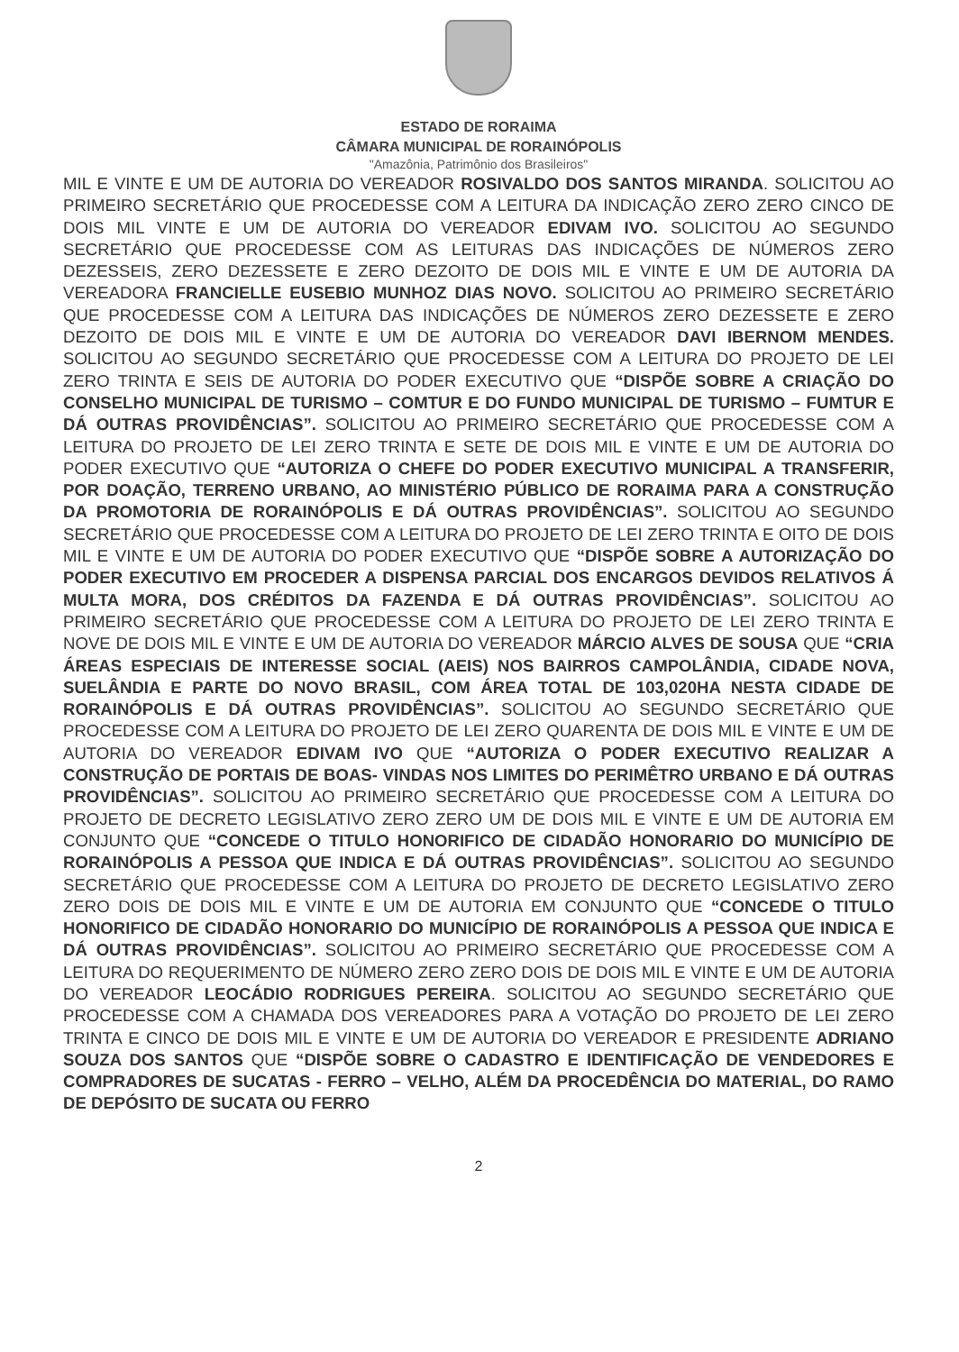ESTADO DE RORAIMA
CÂMARA MUNICIPAL DE RORAINÓPOLIS
"Amazônia, Patrimônio dos Brasileiros"
MIL E VINTE E UM DE AUTORIA DO VEREADOR ROSIVALDO DOS SANTOS MIRANDA. SOLICITOU AO PRIMEIRO SECRETÁRIO QUE PROCEDESSE COM A LEITURA DA INDICAÇÃO ZERO ZERO CINCO DE DOIS MIL VINTE E UM DE AUTORIA DO VEREADOR EDIVAM IVO. SOLICITOU AO SEGUNDO SECRETÁRIO QUE PROCEDESSE COM AS LEITURAS DAS INDICAÇÕES DE NÚMEROS ZERO DEZESSEIS, ZERO DEZESSETE E ZERO DEZOITO DE DOIS MIL E VINTE E UM DE AUTORIA DA VEREADORA FRANCIELLE EUSEBIO MUNHOZ DIAS NOVO. SOLICITOU AO PRIMEIRO SECRETÁRIO QUE PROCEDESSE COM A LEITURA DAS INDICAÇÕES DE NÚMEROS ZERO DEZESSETE E ZERO DEZOITO DE DOIS MIL E VINTE E UM DE AUTORIA DO VEREADOR DAVI IBERNOM MENDES. SOLICITOU AO SEGUNDO SECRETÁRIO QUE PROCEDESSE COM A LEITURA DO PROJETO DE LEI ZERO TRINTA E SEIS DE AUTORIA DO PODER EXECUTIVO QUE “DISPÕE SOBRE A CRIAÇÃO DO CONSELHO MUNICIPAL DE TURISMO – COMTUR E DO FUNDO MUNICIPAL DE TURISMO – FUMTUR E DÁ OUTRAS PROVIDÊNCIAS”. SOLICITOU AO PRIMEIRO SECRETÁRIO QUE PROCEDESSE COM A LEITURA DO PROJETO DE LEI ZERO TRINTA E SETE DE DOIS MIL E VINTE E UM DE AUTORIA DO PODER EXECUTIVO QUE “AUTORIZA O CHEFE DO PODER EXECUTIVO MUNICIPAL A TRANSFERIR, POR DOAÇÃO, TERRENO URBANO, AO MINISTÉRIO PÚBLICO DE RORAIMA PARA A CONSTRUÇÃO DA PROMOTORIA DE RORAINÓPOLIS E DÁ OUTRAS PROVIDÊNCIAS”. SOLICITOU AO SEGUNDO SECRETÁRIO QUE PROCEDESSE COM A LEITURA DO PROJETO DE LEI ZERO TRINTA E OITO DE DOIS MIL E VINTE E UM DE AUTORIA DO PODER EXECUTIVO QUE “DISPÕE SOBRE A AUTORIZAÇÃO DO PODER EXECUTIVO EM PROCEDER A DISPENSA PARCIAL DOS ENCARGOS DEVIDOS RELATIVOS Á MULTA MORA, DOS CRÉDITOS DA FAZENDA E DÁ OUTRAS PROVIDÊNCIAS”. SOLICITOU AO PRIMEIRO SECRETÁRIO QUE PROCEDESSE COM A LEITURA DO PROJETO DE LEI ZERO TRINTA E NOVE DE DOIS MIL E VINTE E UM DE AUTORIA DO VEREADOR MÁRCIO ALVES DE SOUSA QUE “CRIA ÁREAS ESPECIAIS DE INTERESSE SOCIAL (AEIS) NOS BAIRROS CAMPOLÂNDIA, CIDADE NOVA, SUELÂNDIA E PARTE DO NOVO BRASIL, COM ÁREA TOTAL DE 103,020HA NESTA CIDADE DE RORAINÓPOLIS E DÁ OUTRAS PROVIDÊNCIAS”. SOLICITOU AO SEGUNDO SECRETÁRIO QUE PROCEDESSE COM A LEITURA DO PROJETO DE LEI ZERO QUARENTA DE DOIS MIL E VINTE E UM DE AUTORIA DO VEREADOR EDIVAM IVO QUE “AUTORIZA O PODER EXECUTIVO REALIZAR A CONSTRUÇÃO DE PORTAIS DE BOAS- VINDAS NOS LIMITES DO PERIMÊTRO URBANO E DÁ OUTRAS PROVIDÊNCIAS”. SOLICITOU AO PRIMEIRO SECRETÁRIO QUE PROCEDESSE COM A LEITURA DO PROJETO DE DECRETO LEGISLATIVO ZERO ZERO UM DE DOIS MIL E VINTE E UM DE AUTORIA EM CONJUNTO QUE “CONCEDE O TITULO HONORIFICO DE CIDADÃO HONORARIO DO MUNICÍPIO DE RORAINÓPOLIS A PESSOA QUE INDICA E DÁ OUTRAS PROVIDÊNCIAS”. SOLICITOU AO SEGUNDO SECRETÁRIO QUE PROCEDESSE COM A LEITURA DO PROJETO DE DECRETO LEGISLATIVO ZERO ZERO DOIS DE DOIS MIL E VINTE E UM DE AUTORIA EM CONJUNTO QUE “CONCEDE O TITULO HONORIFICO DE CIDADÃO HONORARIO DO MUNICÍPIO DE RORAINÓPOLIS A PESSOA QUE INDICA E DÁ OUTRAS PROVIDÊNCIAS”. SOLICITOU AO PRIMEIRO SECRETÁRIO QUE PROCEDESSE COM A LEITURA DO REQUERIMENTO DE NÚMERO ZERO ZERO DOIS DE DOIS MIL E VINTE E UM DE AUTORIA DO VEREADOR LEOCÁDIO RODRIGUES PEREIRA. SOLICITOU AO SEGUNDO SECRETÁRIO QUE PROCEDESSE COM A CHAMADA DOS VEREADORES PARA A VOTAÇÃO DO PROJETO DE LEI ZERO TRINTA E CINCO DE DOIS MIL E VINTE E UM DE AUTORIA DO VEREADOR E PRESIDENTE ADRIANO SOUZA DOS SANTOS QUE “DISPÕE SOBRE O CADASTRO E IDENTIFICAÇÃO DE VENDEDORES E COMPRADORES DE SUCATAS - FERRO – VELHO, ALÉM DA PROCEDÊNCIA DO MATERIAL, DO RAMO DE DEPÓSITO DE SUCATA OU FERRO
2